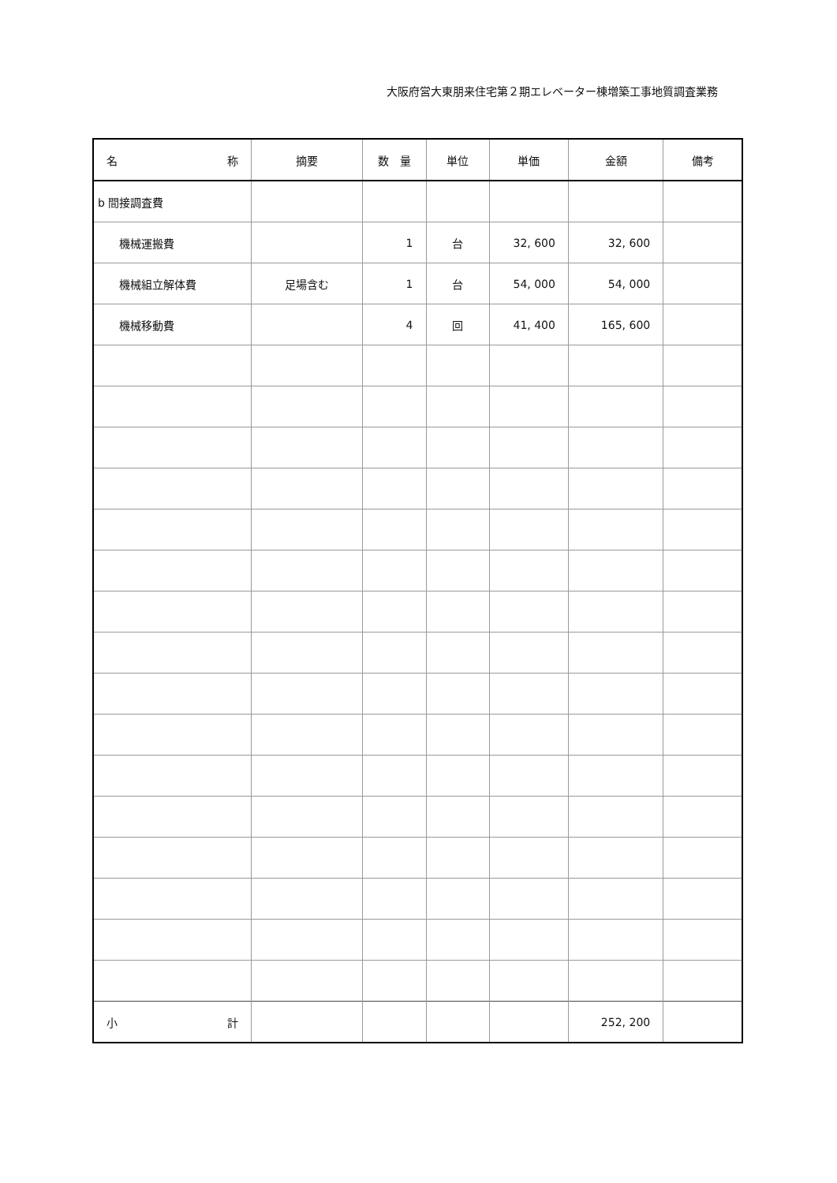大阪府営大東朋来住宅第２期エレベーター棟増築工事地質調査業務
| 名 称 | 摘要 | 数 量 | 単位 | 単価 | 金額 | 備考 |
| --- | --- | --- | --- | --- | --- | --- |
| b 間接調査費 | | | | | | |
| 機械運搬費 | | 1 | 台 | 32, 600 | 32, 600 | |
| 機械組立解体費 | 足場含む | 1 | 台 | 54, 000 | 54, 000 | |
| 機械移動費 | | 4 | 回 | 41, 400 | 165, 600 | |
| 小 計 | | | | | 252, 200 | |